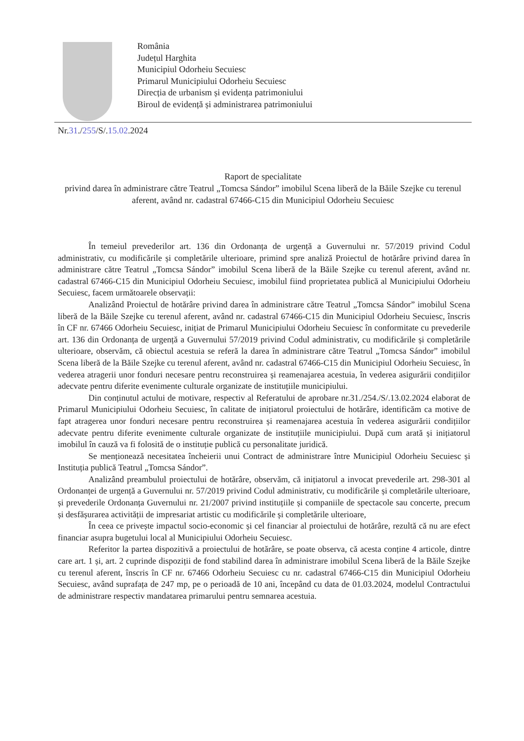România
Județul Harghita
Municipiul Odorheiu Secuiesc
Primarul Municipiului Odorheiu Secuiesc
Direcția de urbanism și evidența patrimoniului
Biroul de evidență și administrarea patrimoniului
Nr.31./255/S/.15.02.2024
Raport de specialitate
privind darea în administrare către Teatrul „Tomcsa Sándor” imobilul Scena liberă de la Băile Szejke cu terenul aferent, având nr. cadastral 67466-C15 din Municipiul Odorheiu Secuiesc
În temeiul prevederilor art. 136 din Ordonanța de urgență a Guvernului nr. 57/2019 privind Codul administrativ, cu modificările și completările ulterioare, primind spre analiză Proiectul de hotărâre privind darea în administrare către Teatrul „Tomcsa Sándor” imobilul Scena liberă de la Băile Szejke cu terenul aferent, având nr. cadastral 67466-C15 din Municipiul Odorheiu Secuiesc, imobilul fiind proprietatea publică al Municipiului Odorheiu Secuiesc, facem următoarele observații:
Analizând Proiectul de hotărâre privind darea în administrare către Teatrul „Tomcsa Sándor” imobilul Scena liberă de la Băile Szejke cu terenul aferent, având nr. cadastral 67466-C15 din Municipiul Odorheiu Secuiesc, înscris în CF nr. 67466 Odorheiu Secuiesc, inițiat de Primarul Municipiului Odorheiu Secuiesc în conformitate cu prevederile art. 136 din Ordonanța de urgență a Guvernului 57/2019 privind Codul administrativ, cu modificările și completările ulterioare, observăm, că obiectul acestuia se referă la darea în administrare către Teatrul „Tomcsa Sándor” imobilul Scena liberă de la Băile Szejke cu terenul aferent, având nr. cadastral 67466-C15 din Municipiul Odorheiu Secuiesc, în vederea atragerii unor fonduri necesare pentru reconstruirea și reamenajarea acestuia, în vederea asigurării condițiilor adecvate pentru diferite evenimente culturale organizate de instituțiile municipiului.
Din conținutul actului de motivare, respectiv al Referatului de aprobare nr.31./254./S/.13.02.2024 elaborat de Primarul Municipiului Odorheiu Secuiesc, în calitate de inițiatorul proiectului de hotărâre, identificăm ca motive de fapt atragerea unor fonduri necesare pentru reconstruirea și reamenajarea acestuia în vederea asigurării condițiilor adecvate pentru diferite evenimente culturale organizate de instituțiile municipiului. După cum arată și inițiatorul imobilul în cauză va fi folosită de o instituție publică cu personalitate juridică.
Se menționează necesitatea încheierii unui Contract de administrare între Municipiul Odorheiu Secuiesc și Instituția publică Teatrul „Tomcsa Sándor”.
Analizând preambulul proiectului de hotărâre, observăm, că inițiatorul a invocat prevederile art. 298-301 al Ordonanței de urgență a Guvernului nr. 57/2019 privind Codul administrativ, cu modificările și completările ulterioare, și prevederile Ordonanța Guvernului nr. 21/2007 privind instituțiile și companiile de spectacole sau concerte, precum și desfășurarea activității de impresariat artistic cu modificările și completările ulterioare,
În ceea ce privește impactul socio-economic și cel financiar al proiectului de hotărâre, rezultă că nu are efect financiar asupra bugetului local al Municipiului Odorheiu Secuiesc.
Referitor la partea dispozitivă a proiectului de hotărâre, se poate observa, că acesta conține 4 articole, dintre care art. 1 și, art. 2 cuprinde dispoziții de fond stabilind darea în administrare imobilul Scena liberă de la Băile Szejke cu terenul aferent, înscris în CF nr. 67466 Odorheiu Secuiesc cu nr. cadastral 67466-C15 din Municipiul Odorheiu Secuiesc, având suprafața de 247 mp, pe o perioadă de 10 ani, începând cu data de 01.03.2024, modelul Contractului de administrare respectiv mandatarea primarului pentru semnarea acestuia.